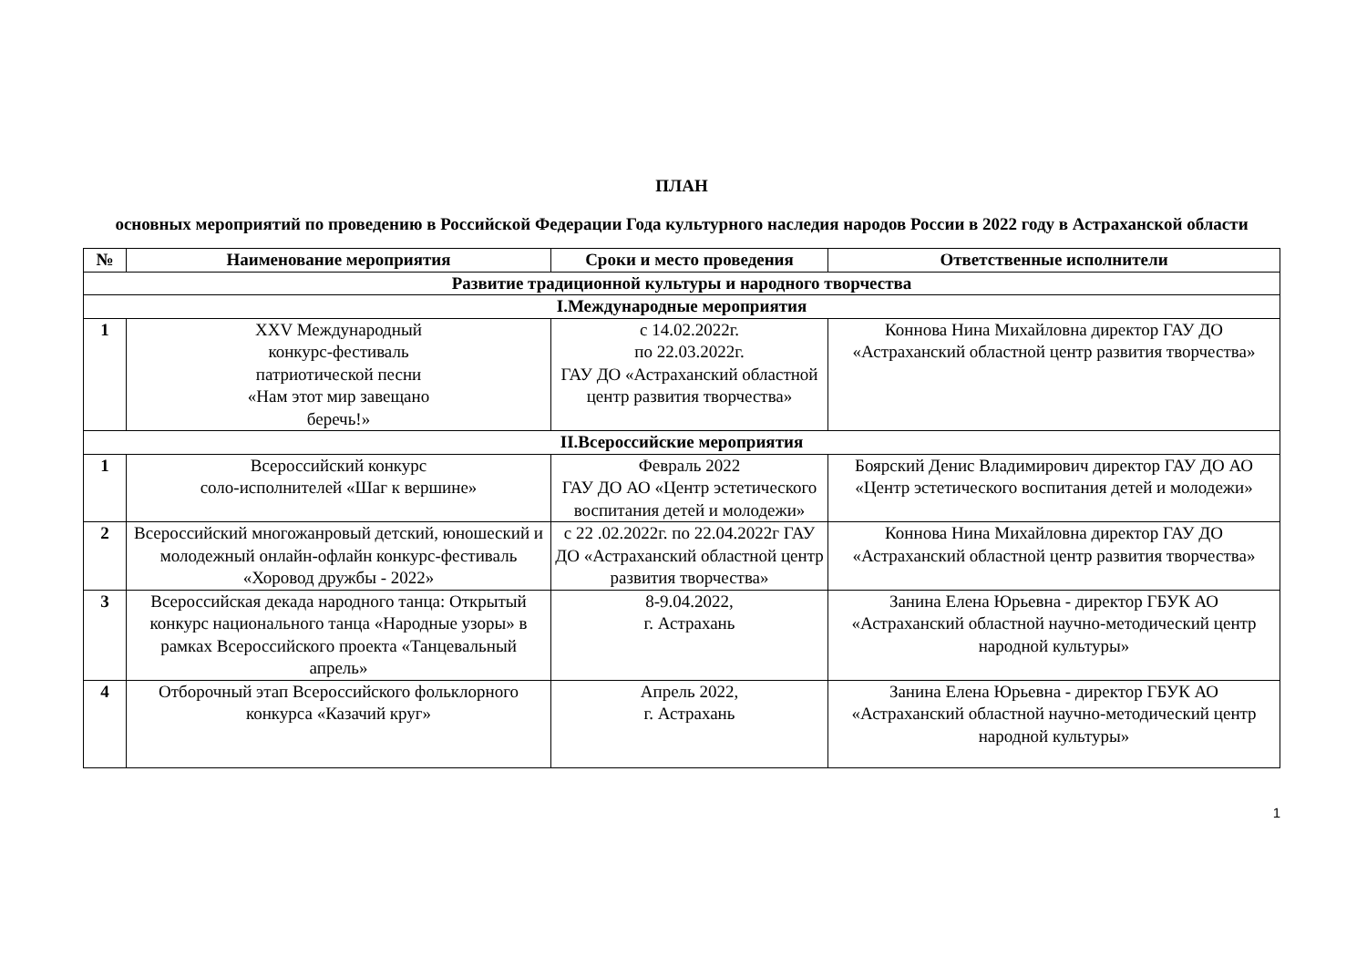ПЛАН
основных мероприятий по проведению в Российской Федерации Года культурного наследия народов России в 2022 году в Астраханской области
| № | Наименование мероприятия | Сроки и место проведения | Ответственные исполнители |
| --- | --- | --- | --- |
| Развитие традиционной культуры и народного творчества | | | |
| I.Международные мероприятия | | | |
| 1 | XXV Международный конкурс-фестиваль патриотической песни «Нам этот мир завещано беречь!» | с 14.02.2022г. по 22.03.2022г. ГАУ ДО «Астраханский областной центр развития творчества» | Коннова Нина Михайловна директор ГАУ ДО «Астраханский областной центр развития творчества» |
| II.Всероссийские мероприятия | | | |
| 1 | Всероссийский конкурс соло-исполнителей «Шаг к вершине» | Февраль 2022 ГАУ ДО АО «Центр эстетического воспитания детей и молодежи» | Боярский Денис Владимирович директор ГАУ ДО АО «Центр эстетического воспитания детей и молодежи» |
| 2 | Всероссийский многожанровый детский, юношеский и молодежный онлайн-офлайн конкурс-фестиваль «Хоровод дружбы - 2022» | с 22 .02.2022г. по 22.04.2022г ГАУ ДО «Астраханский областной центр развития творчества» | Коннова Нина Михайловна директор ГАУ ДО «Астраханский областной центр развития творчества» |
| 3 | Всероссийская декада народного танца: Открытый конкурс национального танца «Народные узоры» в рамках Всероссийского проекта «Танцевальный апрель» | 8-9.04.2022, г. Астрахань | Занина Елена Юрьевна - директор ГБУК АО «Астраханский областной научно-методический центр народной культуры» |
| 4 | Отборочный этап Всероссийского фольклорного конкурса «Казачий круг» | Апрель 2022, г. Астрахань | Занина Елена Юрьевна - директор ГБУК АО «Астраханский областной научно-методический центр народной культуры» |
1